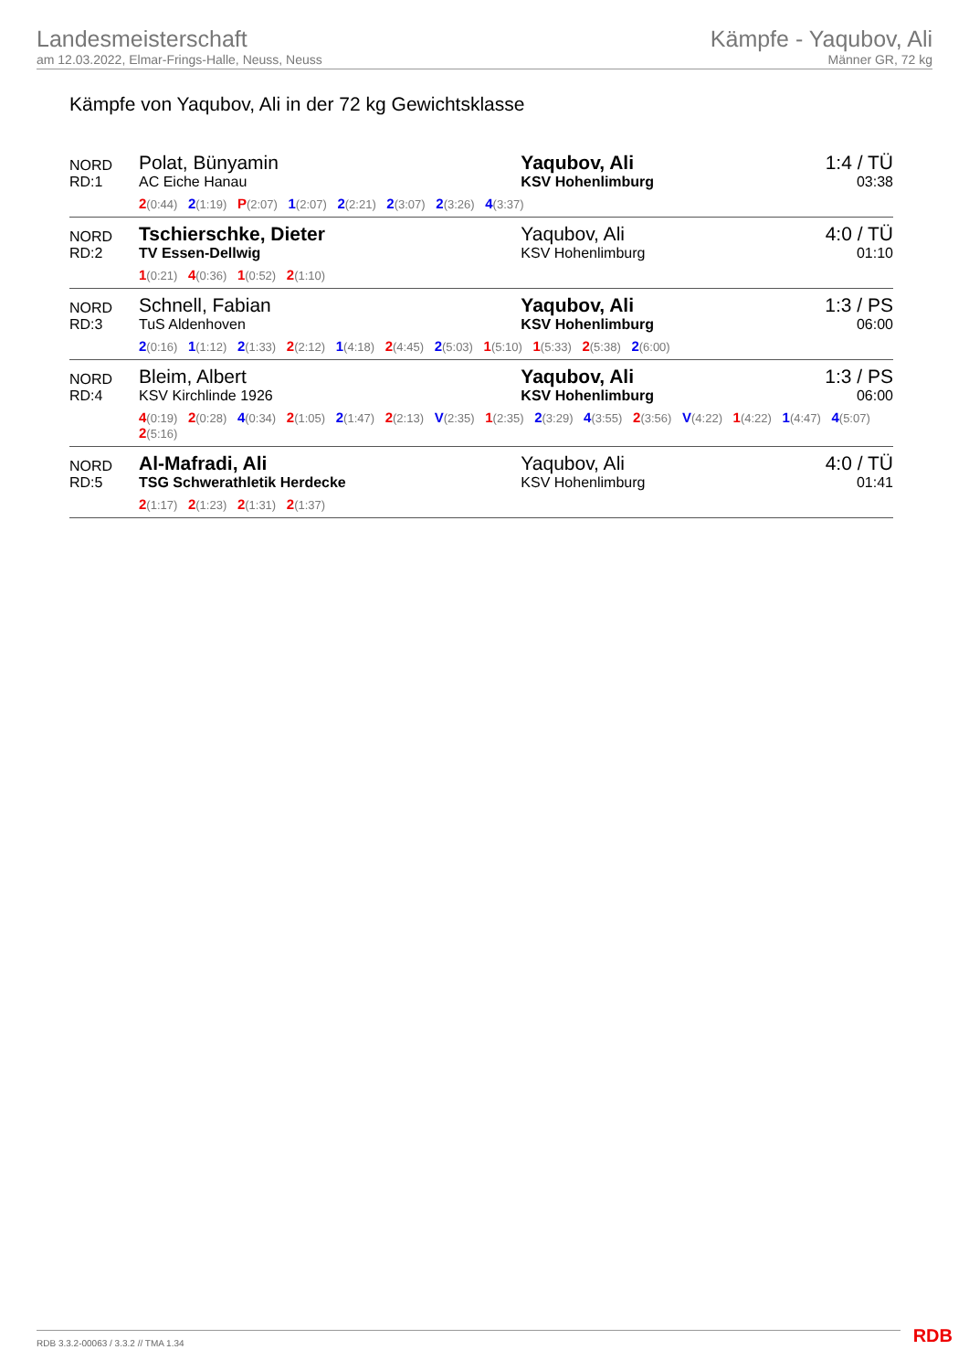Landesmeisterschaft
am 12.03.2022, Elmar-Frings-Halle, Neuss, Neuss
Kämpfe - Yaqubov, Ali
Männer GR, 72 kg
Kämpfe von Yaqubov, Ali in der 72 kg Gewichtsklasse
| NORD RD:1 | Polat, Bünyamin AC Eiche Hanau | Yaqubov, Ali KSV Hohenlimburg | 1:4 / TÜ 03:38 |
| | 2 (0:44) 2 (1:19) P (2:07) 1 (2:07) 2 (2:21) 2 (3:07) 2 (3:26) 4 (3:37) | | |
| NORD RD:2 | Tschierschke, Dieter TV Essen-Dellwig | Yaqubov, Ali KSV Hohenlimburg | 4:0 / TÜ 01:10 |
| | 1 (0:21) 4 (0:36) 1 (0:52) 2 (1:10) | | |
| NORD RD:3 | Schnell, Fabian TuS Aldenhoven | Yaqubov, Ali KSV Hohenlimburg | 1:3 / PS 06:00 |
| | 2 (0:16) 1 (1:12) 2 (1:33) 2 (2:12) 1 (4:18) 2 (4:45) 2 (5:03) 1 (5:10) 1 (5:33) 2 (5:38) 2 (6:00) | | |
| NORD RD:4 | Bleim, Albert KSV Kirchlinde 1926 | Yaqubov, Ali KSV Hohenlimburg | 1:3 / PS 06:00 |
| | 4 (0:19) 2 (0:28) 4 (0:34) 2 (1:05) 2 (1:47) 2 (2:13) V (2:35) 1 (2:35) 2 (3:29) 4 (3:55) 2 (3:56) V (4:22) 1 (4:22) 1 (4:47) 4 (5:07) 2 (5:16) | | |
| NORD RD:5 | Al-Mafradi, Ali TSG Schwerathletik Herdecke | Yaqubov, Ali KSV Hohenlimburg | 4:0 / TÜ 01:41 |
| | 2 (1:17) 2 (1:23) 2 (1:31) 2 (1:37) | | |
RDB 3.3.2-00063 / 3.3.2 // TMA 1.34
RDB